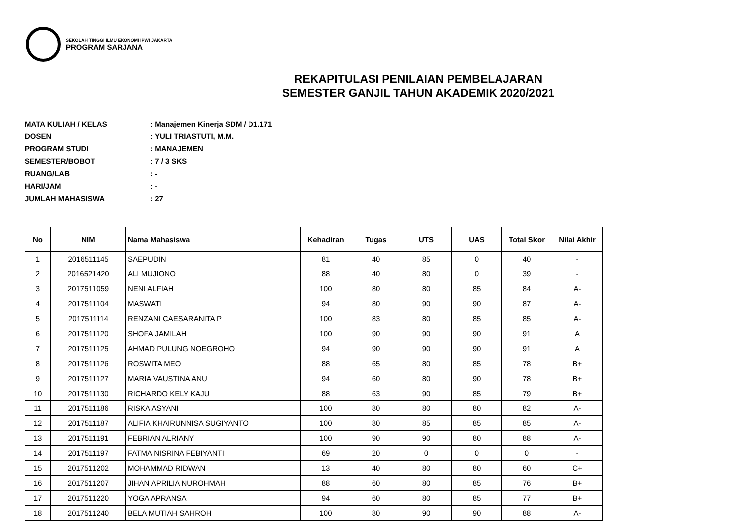SEKOLAH TINGGI ILMU EKONOMI IPWI JAKARTA
PROGRAM SARJANA
REKAPITULASI PENILAIAN PEMBELAJARAN
SEMESTER GANJIL TAHUN AKADEMIK 2020/2021
MATA KULIAH / KELAS: Manajemen Kinerja SDM / D1.171
DOSEN: YULI TRIASTUTI, M.M.
PROGRAM STUDI: MANAJEMEN
SEMESTER/BOBOT: 7 / 3 SKS
RUANG/LAB: -
HARI/JAM: -
JUMLAH MAHASISWA: 27
| No | NIM | Nama Mahasiswa | Kehadiran | Tugas | UTS | UAS | Total Skor | Nilai Akhir |
| --- | --- | --- | --- | --- | --- | --- | --- | --- |
| 1 | 2016511145 | SAEPUDIN | 81 | 40 | 85 | 0 | 40 | - |
| 2 | 2016521420 | ALI MUJIONO | 88 | 40 | 80 | 0 | 39 | - |
| 3 | 2017511059 | NENI ALFIAH | 100 | 80 | 80 | 85 | 84 | A- |
| 4 | 2017511104 | MASWATI | 94 | 80 | 90 | 90 | 87 | A- |
| 5 | 2017511114 | RENZANI CAESARANITA P | 100 | 83 | 80 | 85 | 85 | A- |
| 6 | 2017511120 | SHOFA JAMILAH | 100 | 90 | 90 | 90 | 91 | A |
| 7 | 2017511125 | AHMAD PULUNG NOEGROHO | 94 | 90 | 90 | 90 | 91 | A |
| 8 | 2017511126 | ROSWITA MEO | 88 | 65 | 80 | 85 | 78 | B+ |
| 9 | 2017511127 | MARIA VAUSTINA ANU | 94 | 60 | 80 | 90 | 78 | B+ |
| 10 | 2017511130 | RICHARDO KELY KAJU | 88 | 63 | 90 | 85 | 79 | B+ |
| 11 | 2017511186 | RISKA ASYANI | 100 | 80 | 80 | 80 | 82 | A- |
| 12 | 2017511187 | ALIFIA KHAIRUNNISA SUGIYANTO | 100 | 80 | 85 | 85 | 85 | A- |
| 13 | 2017511191 | FEBRIAN ALRIANY | 100 | 90 | 90 | 80 | 88 | A- |
| 14 | 2017511197 | FATMA NISRINA FEBIYANTI | 69 | 20 | 0 | 0 | 0 | - |
| 15 | 2017511202 | MOHAMMAD RIDWAN | 13 | 40 | 80 | 80 | 60 | C+ |
| 16 | 2017511207 | JIHAN APRILIA NUROHMAH | 88 | 60 | 80 | 85 | 76 | B+ |
| 17 | 2017511220 | YOGA APRANSA | 94 | 60 | 80 | 85 | 77 | B+ |
| 18 | 2017511240 | BELA MUTIAH SAHROH | 100 | 80 | 90 | 90 | 88 | A- |